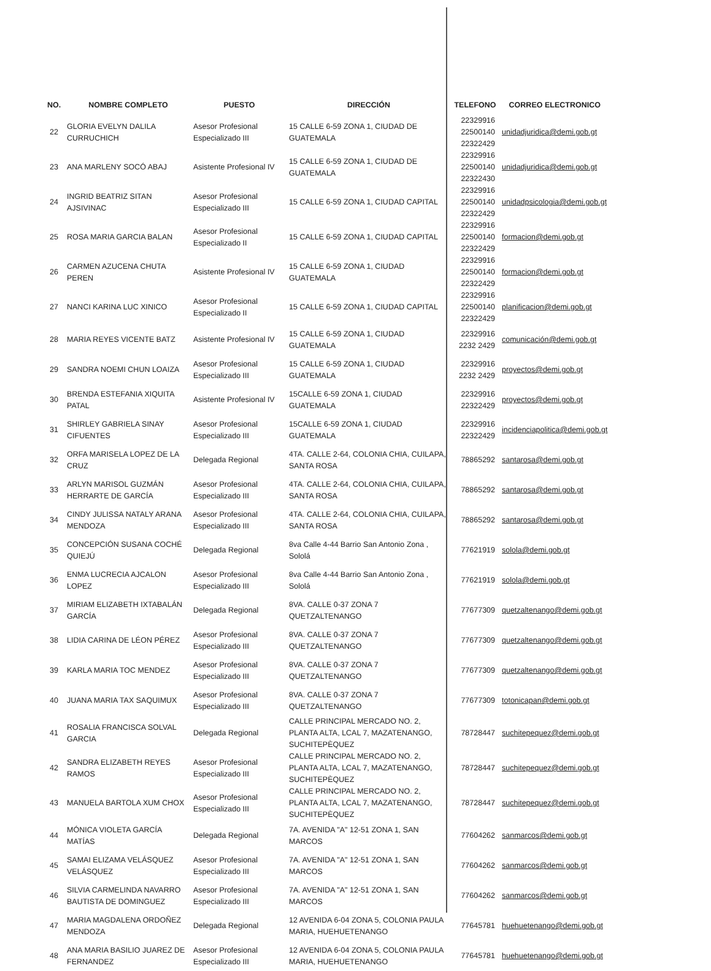| NO. | NOMBRE COMPLETO | PUESTO | DIRECCIÓN | TELEFONO | CORREO ELECTRONICO |
| --- | --- | --- | --- | --- | --- |
| 22 | GLORIA EVELYN DALILA CURRUCHICH | Asesor Profesional Especializado III | 15 CALLE 6-59 ZONA 1, CIUDAD DE GUATEMALA | 22329916 22500140 22322429 | unidadjuridica@demi.gob.gt |
| 23 | ANA MARLENY SOCÓ ABAJ | Asistente Profesional IV | 15 CALLE 6-59 ZONA 1, CIUDAD DE GUATEMALA | 22329916 22500140 22322430 | unidadjuridica@demi.gob.gt |
| 24 | INGRID BEATRIZ SITAN AJSIVINAC | Asesor Profesional Especializado III | 15 CALLE 6-59 ZONA 1, CIUDAD CAPITAL | 22329916 22500140 22322429 | unidadpsicologia@demi.gob.gt |
| 25 | ROSA MARIA GARCIA BALAN | Asesor Profesional Especializado II | 15 CALLE 6-59 ZONA 1, CIUDAD CAPITAL | 22329916 22500140 22322429 | formacion@demi.gob.gt |
| 26 | CARMEN AZUCENA CHUTA PEREN | Asistente Profesional IV | 15 CALLE 6-59 ZONA 1, CIUDAD GUATEMALA | 22329916 22500140 22322429 | formacion@demi.gob.gt |
| 27 | NANCI KARINA LUC XINICO | Asesor Profesional Especializado II | 15 CALLE 6-59 ZONA 1, CIUDAD CAPITAL | 22329916 22500140 22322429 | planificacion@demi.gob.gt |
| 28 | MARIA REYES VICENTE BATZ | Asistente Profesional IV | 15 CALLE 6-59 ZONA 1, CIUDAD GUATEMALA | 22329916 2232 2429 | comunicación@demi.gob.gt |
| 29 | SANDRA NOEMI CHUN LOAIZA | Asesor Profesional Especializado III | 15 CALLE 6-59 ZONA 1, CIUDAD GUATEMALA | 22329916 2232 2429 | proyectos@demi.gob.gt |
| 30 | BRENDA ESTEFANIA XIQUITA PATAL | Asistente Profesional IV | 15CALLE 6-59 ZONA 1, CIUDAD GUATEMALA | 22329916 22322429 | proyectos@demi.gob.gt |
| 31 | SHIRLEY GABRIELA SINAY CIFUENTES | Asesor Profesional Especializado III | 15CALLE 6-59 ZONA 1, CIUDAD GUATEMALA | 22329916 22322429 | incidenciapolitica@demi.gob.gt |
| 32 | ORFA MARISELA LOPEZ DE LA CRUZ | Delegada Regional | 4TA. CALLE 2-64, COLONIA CHIA, CUILAPA, SANTA ROSA | 78865292 | santarosa@demi.gob.gt |
| 33 | ARLYN MARISOL GUZMÁN HERRARTE DE GARCÍA | Asesor Profesional Especializado III | 4TA. CALLE 2-64, COLONIA CHIA, CUILAPA, SANTA ROSA | 78865292 | santarosa@demi.gob.gt |
| 34 | CINDY JULISSA NATALY ARANA MENDOZA | Asesor Profesional Especializado III | 4TA. CALLE 2-64, COLONIA CHIA, CUILAPA, SANTA ROSA | 78865292 | santarosa@demi.gob.gt |
| 35 | CONCEPCIÓN SUSANA COCHÉ QUIEJÚ | Delegada Regional | 8va Calle 4-44 Barrio San Antonio Zona , Sololá | 77621919 | solola@demi.gob.gt |
| 36 | ENMA LUCRECIA AJCALON LOPEZ | Asesor Profesional Especializado III | 8va Calle 4-44 Barrio San Antonio Zona , Sololá | 77621919 | solola@demi.gob.gt |
| 37 | MIRIAM ELIZABETH IXTABALÁN GARCÍA | Delegada Regional | 8VA. CALLE 0-37 ZONA 7 QUETZALTENANGO | 77677309 | quetzaltenango@demi.gob.gt |
| 38 | LIDIA CARINA DE LÉON PÉREZ | Asesor Profesional Especializado III | 8VA. CALLE 0-37 ZONA 7 QUETZALTENANGO | 77677309 | quetzaltenango@demi.gob.gt |
| 39 | KARLA MARIA TOC MENDEZ | Asesor Profesional Especializado III | 8VA. CALLE 0-37 ZONA 7 QUETZALTENANGO | 77677309 | quetzaltenango@demi.gob.gt |
| 40 | JUANA MARIA TAX SAQUIMUX | Asesor Profesional Especializado III | 8VA. CALLE 0-37 ZONA 7 QUETZALTENANGO | 77677309 | totonicapan@demi.gob.gt |
| 41 | ROSALIA FRANCISCA SOLVAL GARCIA | Delegada Regional | CALLE PRINCIPAL MERCADO NO. 2, PLANTA ALTA, LCAL 7, MAZATENANGO, SUCHITEPÈQUEZ | 78728447 | suchitepequez@demi.gob.gt |
| 42 | SANDRA ELIZABETH REYES RAMOS | Asesor Profesional Especializado III | CALLE PRINCIPAL MERCADO NO. 2, PLANTA ALTA, LCAL 7, MAZATENANGO, SUCHITEPÈQUEZ | 78728447 | suchitepequez@demi.gob.gt |
| 43 | MANUELA BARTOLA XUM CHOX | Asesor Profesional Especializado III | CALLE PRINCIPAL MERCADO NO. 2, PLANTA ALTA, LCAL 7, MAZATENANGO, SUCHITEPÈQUEZ | 78728447 | suchitepequez@demi.gob.gt |
| 44 | MÓNICA VIOLETA GARCÍA MATÍAS | Delegada Regional | 7A. AVENIDA "A" 12-51 ZONA 1, SAN MARCOS | 77604262 | sanmarcos@demi.gob.gt |
| 45 | SAMAI ELIZAMA VELÁSQUEZ VELÁSQUEZ | Asesor Profesional Especializado III | 7A. AVENIDA "A" 12-51 ZONA 1, SAN MARCOS | 77604262 | sanmarcos@demi.gob.gt |
| 46 | SILVIA CARMELINDA NAVARRO BAUTISTA DE DOMINGUEZ | Asesor Profesional Especializado III | 7A. AVENIDA "A" 12-51 ZONA 1, SAN MARCOS | 77604262 | sanmarcos@demi.gob.gt |
| 47 | MARIA MAGDALENA ORDOÑEZ MENDOZA | Delegada Regional | 12 AVENIDA 6-04 ZONA 5, COLONIA PAULA MARIA, HUEHUETENANGO | 77645781 | huehuetenango@demi.gob.gt |
| 48 | ANA MARIA BASILIO JUAREZ DE FERNANDEZ | Asesor Profesional Especializado III | 12 AVENIDA 6-04 ZONA 5, COLONIA PAULA MARIA, HUEHUETENANGO | 77645781 | huehuetenango@demi.gob.gt |